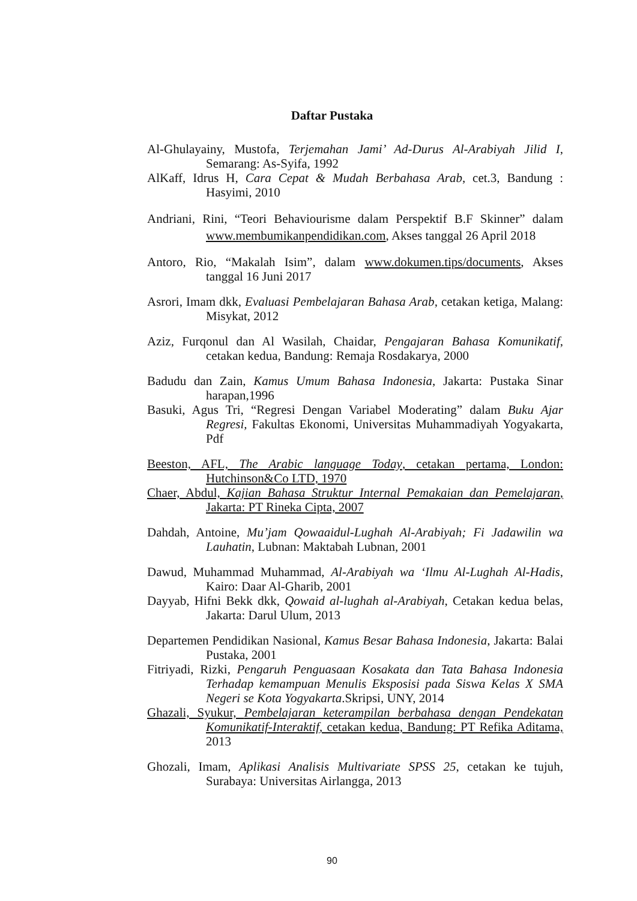Daftar Pustaka
Al-Ghulayainy, Mustofa, Terjemahan Jami’ Ad-Durus Al-Arabiyah Jilid I, Semarang: As-Syifa, 1992
AlKaff, Idrus H, Cara Cepat & Mudah Berbahasa Arab, cet.3, Bandung : Hasyimi, 2010
Andriani, Rini, “Teori Behaviourisme dalam Perspektif B.F Skinner” dalam www.membumikanpendidikan.com, Akses tanggal 26 April 2018
Antoro, Rio, “Makalah Isim”, dalam www.dokumen.tips/documents, Akses tanggal 16 Juni 2017
Asrori, Imam dkk, Evaluasi Pembelajaran Bahasa Arab, cetakan ketiga, Malang: Misykat, 2012
Aziz, Furqonul dan Al Wasilah, Chaidar, Pengajaran Bahasa Komunikatif, cetakan kedua, Bandung: Remaja Rosdakarya, 2000
Badudu dan Zain, Kamus Umum Bahasa Indonesia, Jakarta: Pustaka Sinar harapan,1996
Basuki, Agus Tri, “Regresi Dengan Variabel Moderating” dalam Buku Ajar Regresi, Fakultas Ekonomi, Universitas Muhammadiyah Yogyakarta, Pdf
Beeston, AFL, The Arabic language Today, cetakan pertama, London: Hutchinson&Co LTD, 1970
Chaer, Abdul, Kajian Bahasa Struktur Internal Pemakaian dan Pemelajaran, Jakarta: PT Rineka Cipta, 2007
Dahdah, Antoine, Mu’jam Qowaaidul-Lughah Al-Arabiyah; Fi Jadawilin wa Lauhatin, Lubnan: Maktabah Lubnan, 2001
Dawud, Muhammad Muhammad, Al-Arabiyah wa ‘Ilmu Al-Lughah Al-Hadis, Kairo: Daar Al-Gharib, 2001
Dayyab, Hifni Bekk dkk, Qowaid al-lughah al-Arabiyah, Cetakan kedua belas, Jakarta: Darul Ulum, 2013
Departemen Pendidikan Nasional, Kamus Besar Bahasa Indonesia, Jakarta: Balai Pustaka, 2001
Fitriyadi, Rizki, Pengaruh Penguasaan Kosakata dan Tata Bahasa Indonesia Terhadap kemampuan Menulis Eksposisi pada Siswa Kelas X SMA Negeri se Kota Yogyakarta.Skripsi, UNY, 2014
Ghazali, Syukur, Pembelajaran keterampilan berbahasa dengan Pendekatan Komunikatif-Interaktif, cetakan kedua, Bandung: PT Refika Aditama, 2013
Ghozali, Imam, Aplikasi Analisis Multivariate SPSS 25, cetakan ke tujuh, Surabaya: Universitas Airlangga, 2013
90